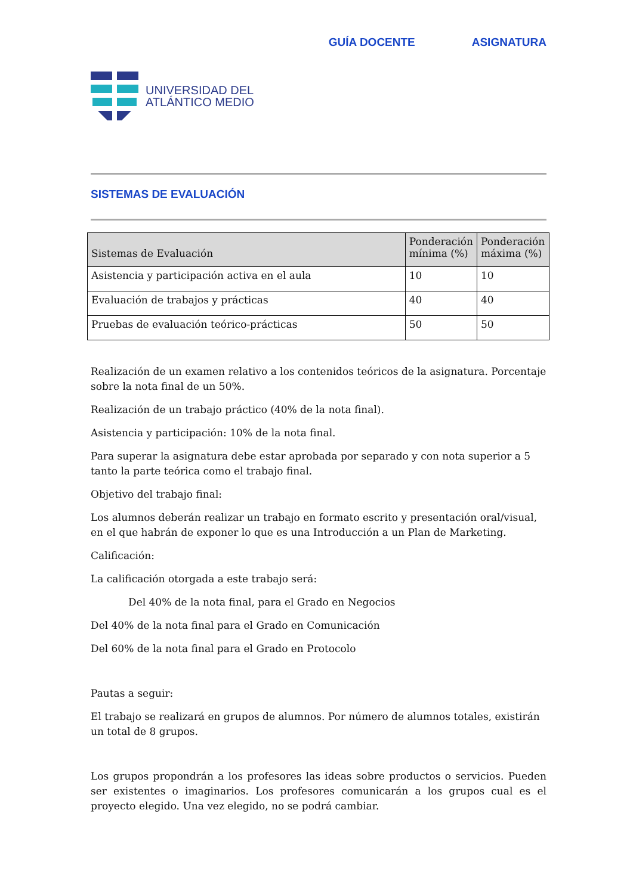UNIVERSIDAD DEL
ATLÁNTICO MEDIO
GUÍA DOCENTE ASIGNATURA
SISTEMAS DE EVALUACIÓN
| Sistemas de Evaluación | Ponderación mínima (%) | Ponderación máxima (%) |
| --- | --- | --- |
| Asistencia y participación activa en el aula | 10 | 10 |
| Evaluación de trabajos y prácticas | 40 | 40 |
| Pruebas de evaluación teórico-prácticas | 50 | 50 |
Realización de un examen relativo a los contenidos teóricos de la asignatura. Porcentaje sobre la nota final de un 50%.
Realización de un trabajo práctico (40% de la nota final).
Asistencia y participación: 10% de la nota final.
Para superar la asignatura debe estar aprobada por separado y con nota superior a 5 tanto la parte teórica como el trabajo final.
Objetivo del trabajo final:
Los alumnos deberán realizar un trabajo en formato escrito y presentación oral/visual, en el que habrán de exponer lo que es una Introducción a un Plan de Marketing.
Calificación:
La calificación otorgada a este trabajo será:
Del 40% de la nota final, para el Grado en Negocios
Del 40% de la nota final para el Grado en Comunicación
Del 60% de la nota final para el Grado en Protocolo
Pautas a seguir:
El trabajo se realizará en grupos de alumnos. Por número de alumnos totales, existirán un total de 8 grupos.
Los grupos propondrán a los profesores las ideas sobre productos o servicios. Pueden ser existentes o imaginarios. Los profesores comunicarán a los grupos cual es el proyecto elegido. Una vez elegido, no se podrá cambiar.